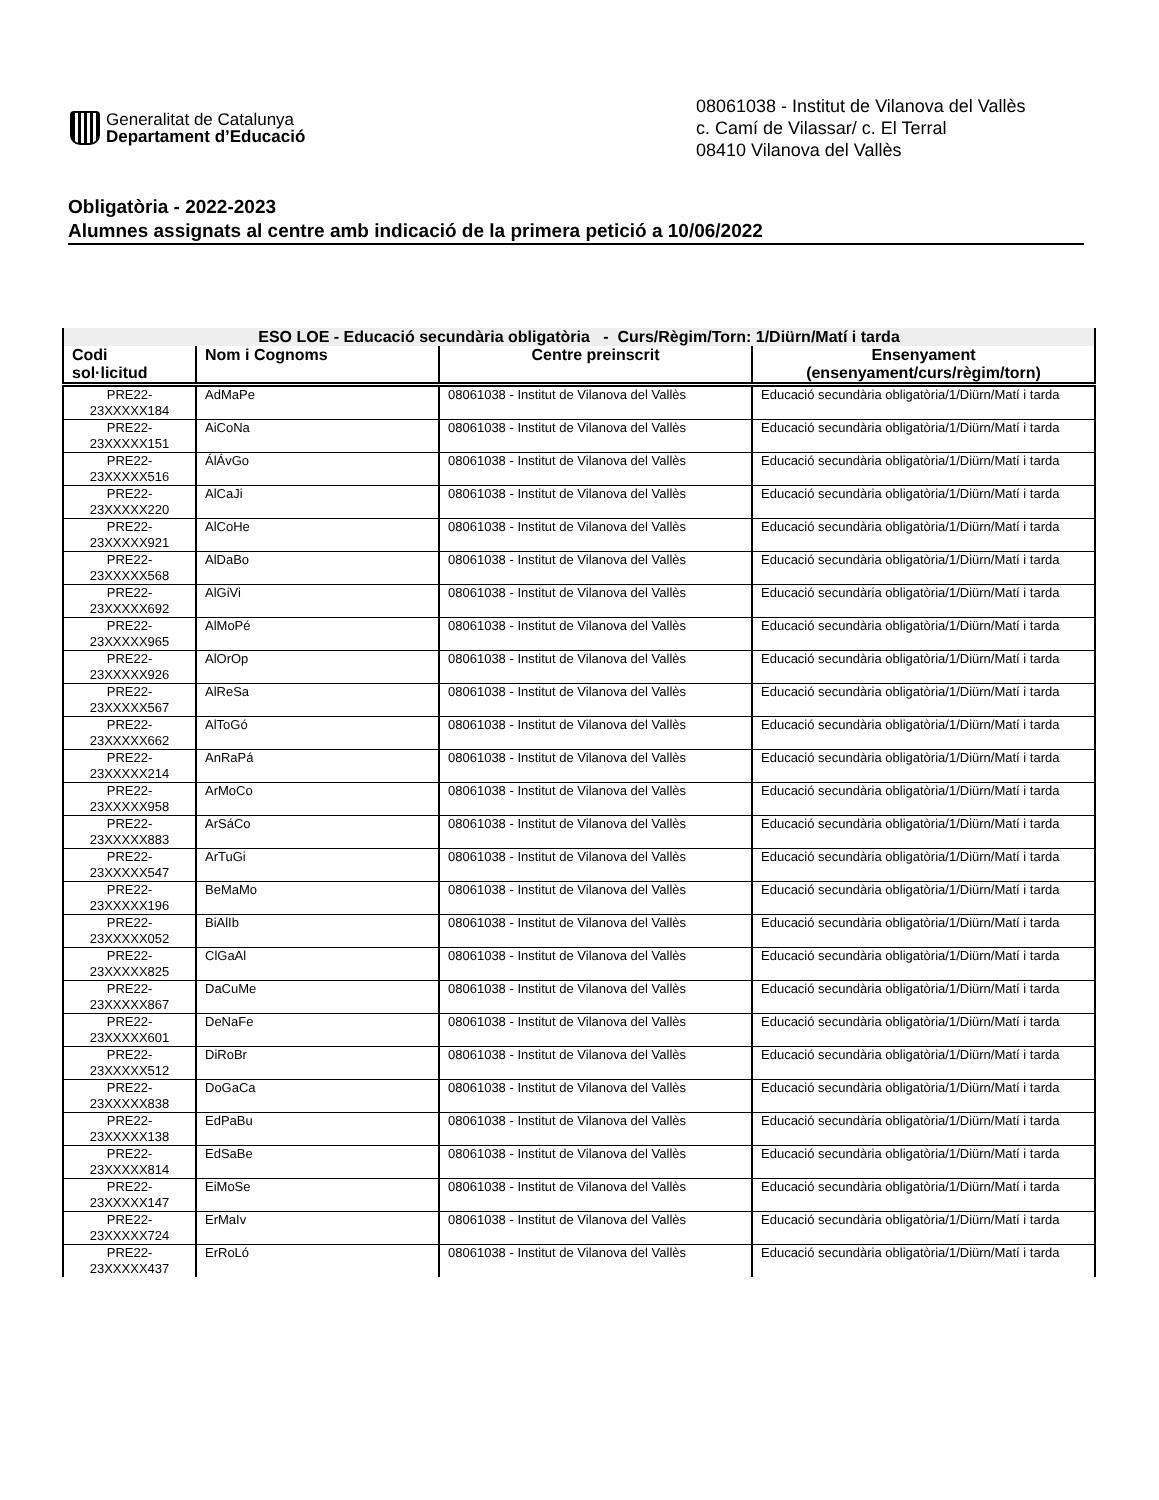Generalitat de Catalunya
Departament d’Educació
08061038 - Institut de Vilanova del Vallès
c. Camí de Vilassar/ c. El Terral
08410 Vilanova del Vallès
Obligatòria - 2022-2023
Alumnes assignats al centre amb indicació de la primera petició a 10/06/2022
| ESO LOE - Educació secundària obligatòria - Curs/Règim/Torn: 1/Diürn/Matí i tarda | | | |
| --- | --- | --- | --- |
| Codi sol·licitud | Nom i Cognoms | Centre preinscrit | Ensenyament (ensenyament/curs/règim/torn) |
| PRE22- 23XXXXX184 | AdMaPe | 08061038 - Institut de Vilanova del Vallès | Educació secundària obligatòria/1/Diürn/Matí i tarda |
| PRE22- 23XXXXX151 | AiCoNa | 08061038 - Institut de Vilanova del Vallès | Educació secundària obligatòria/1/Diürn/Matí i tarda |
| PRE22- 23XXXXX516 | ÁlÁvGo | 08061038 - Institut de Vilanova del Vallès | Educació secundària obligatòria/1/Diürn/Matí i tarda |
| PRE22- 23XXXXX220 | AlCaJi | 08061038 - Institut de Vilanova del Vallès | Educació secundària obligatòria/1/Diürn/Matí i tarda |
| PRE22- 23XXXXX921 | AlCoHe | 08061038 - Institut de Vilanova del Vallès | Educació secundària obligatòria/1/Diürn/Matí i tarda |
| PRE22- 23XXXXX568 | AlDaBo | 08061038 - Institut de Vilanova del Vallès | Educació secundària obligatòria/1/Diürn/Matí i tarda |
| PRE22- 23XXXXX692 | AlGiVi | 08061038 - Institut de Vilanova del Vallès | Educació secundària obligatòria/1/Diürn/Matí i tarda |
| PRE22- 23XXXXX965 | AlMoPé | 08061038 - Institut de Vilanova del Vallès | Educació secundària obligatòria/1/Diürn/Matí i tarda |
| PRE22- 23XXXXX926 | AlOrOp | 08061038 - Institut de Vilanova del Vallès | Educació secundària obligatòria/1/Diürn/Matí i tarda |
| PRE22- 23XXXXX567 | AlReSa | 08061038 - Institut de Vilanova del Vallès | Educació secundària obligatòria/1/Diürn/Matí i tarda |
| PRE22- 23XXXXX662 | AlToGó | 08061038 - Institut de Vilanova del Vallès | Educació secundària obligatòria/1/Diürn/Matí i tarda |
| PRE22- 23XXXXX214 | AnRaPá | 08061038 - Institut de Vilanova del Vallès | Educació secundària obligatòria/1/Diürn/Matí i tarda |
| PRE22- 23XXXXX958 | ArMoCo | 08061038 - Institut de Vilanova del Vallès | Educació secundària obligatòria/1/Diürn/Matí i tarda |
| PRE22- 23XXXXX883 | ArSáCo | 08061038 - Institut de Vilanova del Vallès | Educació secundària obligatòria/1/Diürn/Matí i tarda |
| PRE22- 23XXXXX547 | ArTuGi | 08061038 - Institut de Vilanova del Vallès | Educació secundària obligatòria/1/Diürn/Matí i tarda |
| PRE22- 23XXXXX196 | BeMaMo | 08061038 - Institut de Vilanova del Vallès | Educació secundària obligatòria/1/Diürn/Matí i tarda |
| PRE22- 23XXXXX052 | BiAlIb | 08061038 - Institut de Vilanova del Vallès | Educació secundària obligatòria/1/Diürn/Matí i tarda |
| PRE22- 23XXXXX825 | ClGaAl | 08061038 - Institut de Vilanova del Vallès | Educació secundària obligatòria/1/Diürn/Matí i tarda |
| PRE22- 23XXXXX867 | DaCuMe | 08061038 - Institut de Vilanova del Vallès | Educació secundària obligatòria/1/Diürn/Matí i tarda |
| PRE22- 23XXXXX601 | DeNaFe | 08061038 - Institut de Vilanova del Vallès | Educació secundària obligatòria/1/Diürn/Matí i tarda |
| PRE22- 23XXXXX512 | DiRoBr | 08061038 - Institut de Vilanova del Vallès | Educació secundària obligatòria/1/Diürn/Matí i tarda |
| PRE22- 23XXXXX838 | DoGaCa | 08061038 - Institut de Vilanova del Vallès | Educació secundària obligatòria/1/Diürn/Matí i tarda |
| PRE22- 23XXXXX138 | EdPaBu | 08061038 - Institut de Vilanova del Vallès | Educació secundària obligatòria/1/Diürn/Matí i tarda |
| PRE22- 23XXXXX814 | EdSaBe | 08061038 - Institut de Vilanova del Vallès | Educació secundària obligatòria/1/Diürn/Matí i tarda |
| PRE22- 23XXXXX147 | EiMoSe | 08061038 - Institut de Vilanova del Vallès | Educació secundària obligatòria/1/Diürn/Matí i tarda |
| PRE22- 23XXXXX724 | ErMaIv | 08061038 - Institut de Vilanova del Vallès | Educació secundària obligatòria/1/Diürn/Matí i tarda |
| PRE22- 23XXXXX437 | ErRoLó | 08061038 - Institut de Vilanova del Vallès | Educació secundària obligatòria/1/Diürn/Matí i tarda |